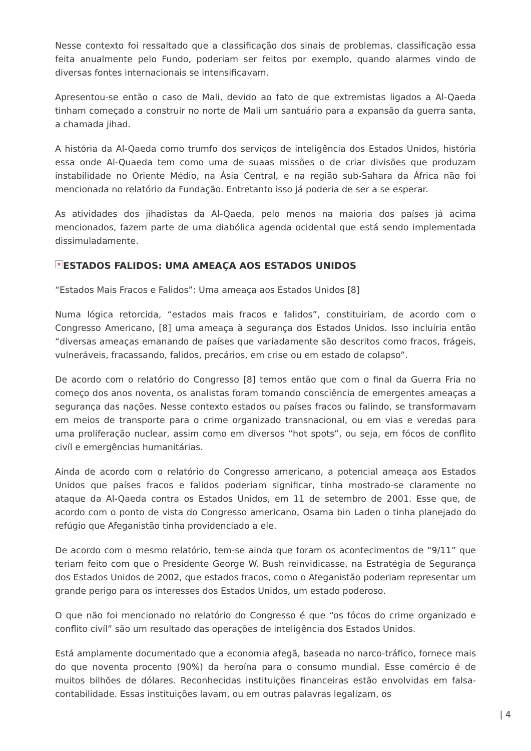Nesse contexto foi ressaltado que a classificação dos sinais de problemas, classificação essa feita anualmente pelo Fundo, poderiam ser feitos por exemplo, quando alarmes vindo de diversas fontes internacionais se intensificavam.
Apresentou-se então o caso de Mali, devido ao fato de que extremistas ligados a Al-Qaeda tinham começado a construir no norte de Mali um santuário para a expansão da guerra santa, a chamada jihad.
A história da Al-Qaeda como trumfo dos serviços de inteligência dos Estados Unidos, história essa onde Al-Quaeda tem como uma de suaas missões o de criar divisões que produzam instabilidade no Oriente Médio, na Ásia Central, e na região sub-Sahara da África não foi mencionada no relatório da Fundação. Entretanto isso já poderia de ser a se esperar.
As atividades dos jihadistas da Al-Qaeda, pelo menos na maioria dos países já acima mencionados, fazem parte de uma diabólica agenda ocidental que está sendo implementada dissimuladamente.
× ESTADOS FALIDOS: UMA AMEAÇA AOS ESTADOS UNIDOS
“Estados Mais Fracos e Falidos”: Uma ameaça aos Estados Unidos [8]
Numa lógica retorcida, “estados mais fracos e falidos”, constituiriam, de acordo com o Congresso Americano, [8] uma ameaça à segurança dos Estados Unidos. Isso incluiria então “diversas ameaças emanando de países que variadamente são descritos como fracos, frágeis, vulneráveis, fracassando, falidos, precários, em crise ou em estado de colapso”.
De acordo com o relatório do Congresso [8] temos então que com o final da Guerra Fria no começo dos anos noventa, os analistas foram tomando consciência de emergentes ameaças a segurança das nações. Nesse contexto estados ou países fracos ou falindo, se transformavam em meios de transporte para o crime organizado transnacional, ou em vias e veredas para uma proliferação nuclear, assim como em diversos “hot spots”, ou seja, em fócos de conflito civíl e emergências humanitárias.
Ainda de acordo com o relatório do Congresso americano, a potencial ameaça aos Estados Unidos que países fracos e falidos poderiam significar, tinha mostrado-se claramente no ataque da Al-Qaeda contra os Estados Unidos, em 11 de setembro de 2001. Esse que, de acordo com o ponto de vista do Congresso americano, Osama bin Laden o tinha planejado do refúgio que Afeganistão tinha providenciado a ele.
De acordo com o mesmo relatório, tem-se ainda que foram os acontecimentos de “9/11” que teriam feito com que o Presidente George W. Bush reinvidicasse, na Estratégia de Segurança dos Estados Unidos de 2002, que estados fracos, como o Afeganistão poderiam representar um grande perigo para os interesses dos Estados Unidos, um estado poderoso.
O que não foi mencionado no relatório do Congresso é que “os fócos do crime organizado e conflito civíl” são um resultado das operações de inteligência dos Estados Unidos.
Está amplamente documentado que a economia afegã, baseada no narco-tráfico, fornece mais do que noventa procento (90%) da heroína para o consumo mundial. Esse comércio é de muitos bilhões de dólares. Reconhecidas instituições financeiras estão envolvidas em falsa-contabilidade. Essas instituições lavam, ou em outras palavras legalizam, os
| 4